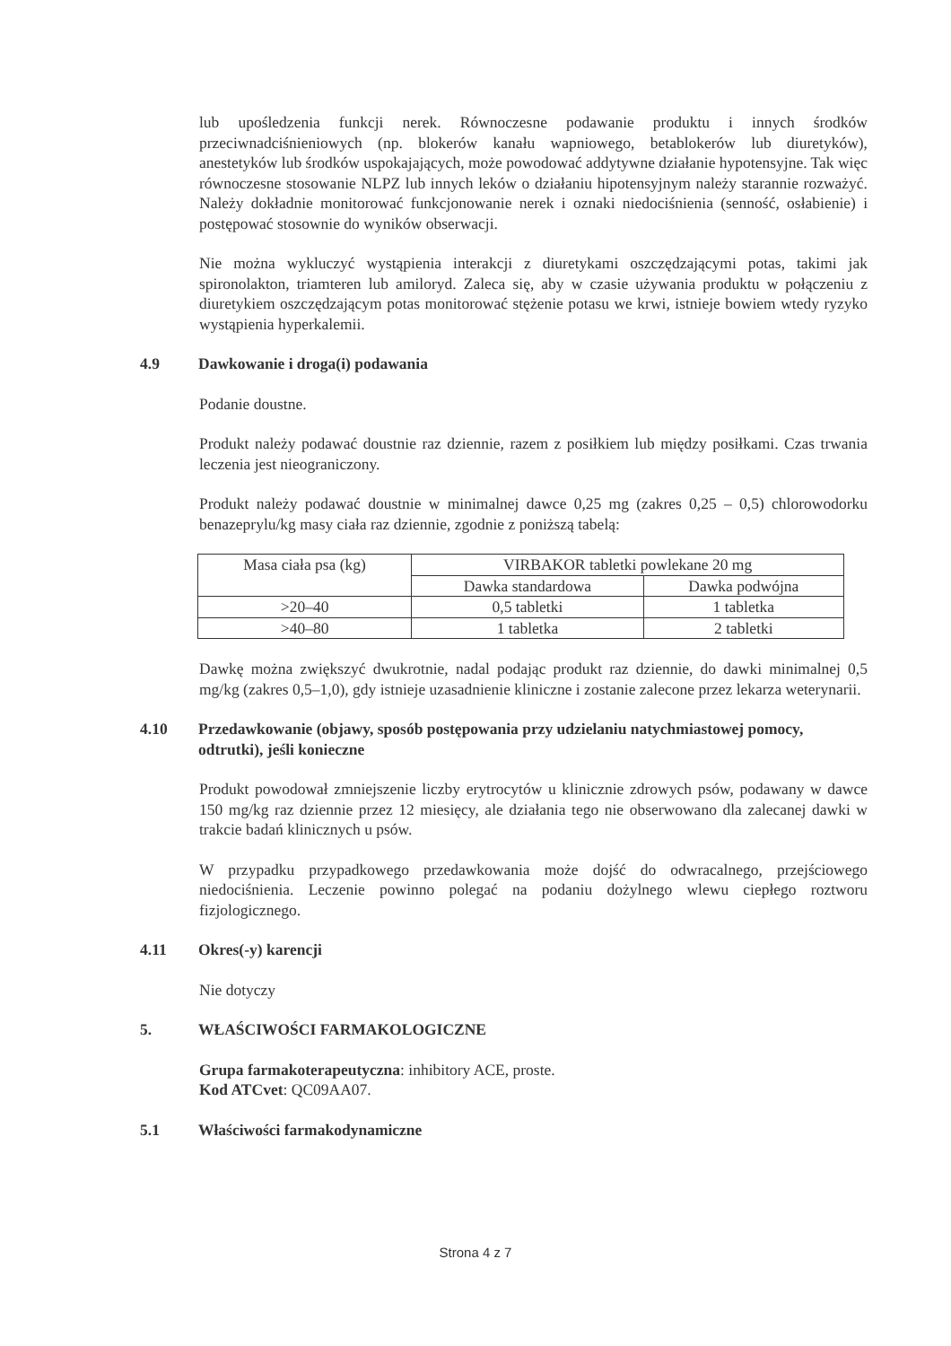lub upośledzenia funkcji nerek. Równoczesne podawanie produktu i innych środków przeciwnadciśnieniowych (np. blokerów kanału wapniowego, betablokerów lub diuretyków), anestetyków lub środków uspokajających, może powodować addytywne działanie hypotensyjne. Tak więc równoczesne stosowanie NLPZ lub innych leków o działaniu hipotensyjnym należy starannie rozważyć. Należy dokładnie monitorować funkcjonowanie nerek i oznaki niedociśnienia (senność, osłabienie) i postępować stosownie do wyników obserwacji.
Nie można wykluczyć wystąpienia interakcji z diuretykami oszczędzającymi potas, takimi jak spironolakton, triamteren lub amiloryd. Zaleca się, aby w czasie używania produktu w połączeniu z diuretykiem oszczędzającym potas monitorować stężenie potasu we krwi, istnieje bowiem wtedy ryzyko wystąpienia hyperkalemii.
4.9 Dawkowanie i droga(i) podawania
Podanie doustne.
Produkt należy podawać doustnie raz dziennie, razem z posiłkiem lub między posiłkami. Czas trwania leczenia jest nieograniczony.
Produkt należy podawać doustnie w minimalnej dawce 0,25 mg (zakres 0,25 – 0,5) chlorowodorku benazeprylu/kg masy ciała raz dziennie, zgodnie z poniższą tabelą:
| Masa ciała psa (kg) | VIRBAKOR tabletki powlekane 20 mg | |
| --- | --- | --- |
| | Dawka standardowa | Dawka podwójna |
| >20–40 | 0,5 tabletki | 1 tabletka |
| >40–80 | 1 tabletka | 2 tabletki |
Dawkę można zwiększyć dwukrotnie, nadal podając produkt raz dziennie, do dawki minimalnej 0,5 mg/kg (zakres 0,5–1,0), gdy istnieje uzasadnienie kliniczne i zostanie zalecone przez lekarza weterynarii.
4.10 Przedawkowanie (objawy, sposób postępowania przy udzielaniu natychmiastowej pomocy, odtrutki), jeśli konieczne
Produkt powodował zmniejszenie liczby erytrocytów u klinicznie zdrowych psów, podawany w dawce 150 mg/kg raz dziennie przez 12 miesięcy, ale działania tego nie obserwowano dla zalecanej dawki w trakcie badań klinicznych u psów.
W przypadku przypadkowego przedawkowania może dojść do odwracalnego, przejściowego niedociśnienia. Leczenie powinno polegać na podaniu dożylnego wlewu ciepłego roztworu fizjologicznego.
4.11 Okres(-y) karencji
Nie dotyczy
5. WŁAŚCIWOŚCI FARMAKOLOGICZNE
Grupa farmakoterapeutyczna: inhibitory ACE, proste.
Kod ATCvet: QC09AA07.
5.1 Właściwości farmakodynamiczne
Strona 4 z 7